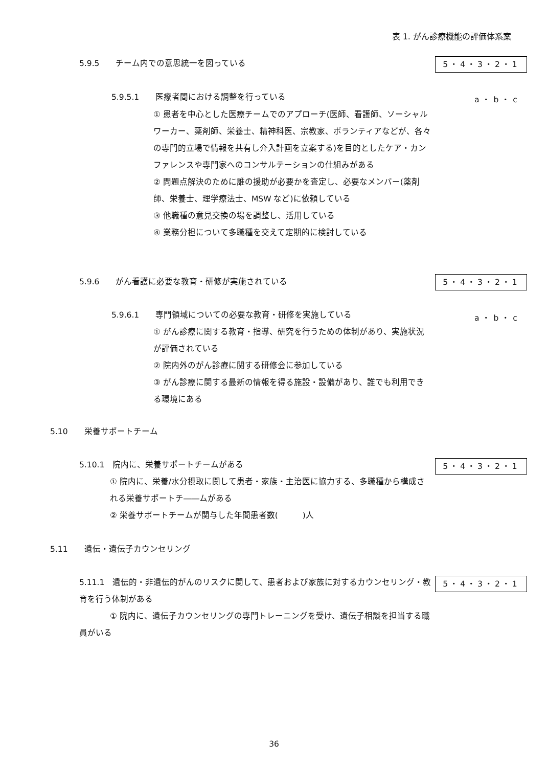表 1. がん診療機能の評価体系案
5.9.5　　チーム内での意思統一を図っている
5・4・3・2・1
5.9.5.1　　医療者間における調整を行っている
a・b・c
① 患者を中心とした医療チームでのアプローチ(医師、看護師、ソーシャルワーカー、薬剤師、栄養士、精神科医、宗教家、ボランティアなどが、各々の専門的立場で情報を共有し介入計画を立案する)を目的としたケア・カンファレンスや専門家へのコンサルテーションの仕組みがある
② 問題点解決のために誰の援助が必要かを査定し、必要なメンバー(薬剤師、栄養士、理学療法士、MSW など)に依頼している
③ 他職種の意見交換の場を調整し、活用している
④ 業務分担について多職種を交えて定期的に検討している
5.9.6　　がん看護に必要な教育・研修が実施されている
5・4・3・2・1
5.9.6.1　　専門領域についての必要な教育・研修を実施している
a・b・c
① がん診療に関する教育・指導、研究を行うための体制があり、実施状況が評価されている
② 院内外のがん診療に関する研修会に参加している
③ がん診療に関する最新の情報を得る施設・設備があり、誰でも利用できる環境にある
5.10　　栄養サポートチーム
5.10.1　院内に、栄養サポートチームがある
5・4・3・2・1
① 院内に、栄養/水分摂取に関して患者・家族・主治医に協力する、多職種から構成される栄養サポートチ――ムがある
② 栄養サポートチームが関与した年間患者数(　　　)人
5.11　　遺伝・遺伝子カウンセリング
5.11.1　遺伝的・非遺伝的がんのリスクに関して、患者および家族に対するカウンセリング・教育を行う体制がある
① 院内に、遺伝子カウンセリングの専門トレーニングを受け、遺伝子相談を担当する職員がいる
5・4・3・2・1
36